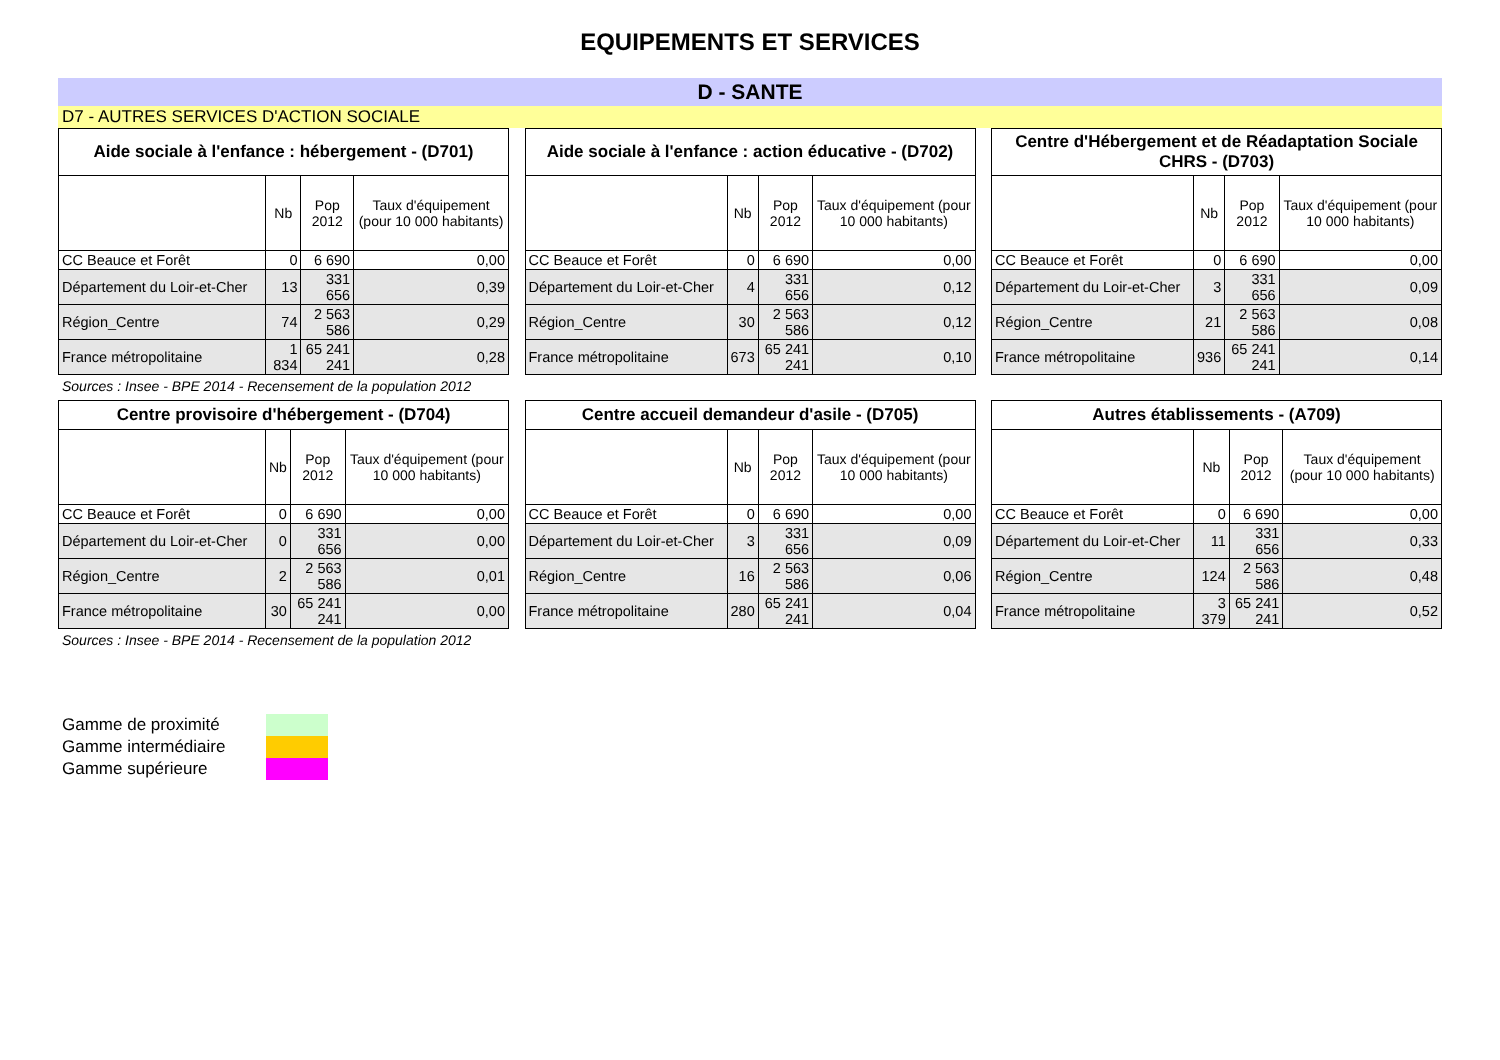EQUIPEMENTS ET SERVICES
D - SANTE
D7 - AUTRES SERVICES D'ACTION SOCIALE
| Aide sociale à l'enfance : hébergement - (D701) | | | |
| --- | --- | --- | --- |
| | Nb | Pop 2012 | Taux d'équipement (pour 10 000 habitants) |
| CC Beauce et Forêt | 0 | 6 690 | 0,00 |
| Département du Loir-et-Cher | 13 | 331 656 | 0,39 |
| Région_Centre | 74 | 2 563 586 | 0,29 |
| France métropolitaine | 1 834 | 65 241 241 | 0,28 |
| Aide sociale à l'enfance : action éducative - (D702) | | | |
| --- | --- | --- | --- |
| | Nb | Pop 2012 | Taux d'équipement (pour 10 000 habitants) |
| CC Beauce et Forêt | 0 | 6 690 | 0,00 |
| Département du Loir-et-Cher | 4 | 331 656 | 0,12 |
| Région_Centre | 30 | 2 563 586 | 0,12 |
| France métropolitaine | 673 | 65 241 241 | 0,10 |
| Centre d'Hébergement et de Réadaptation Sociale CHRS - (D703) | | | |
| --- | --- | --- | --- |
| | Nb | Pop 2012 | Taux d'équipement (pour 10 000 habitants) |
| CC Beauce et Forêt | 0 | 6 690 | 0,00 |
| Département du Loir-et-Cher | 3 | 331 656 | 0,09 |
| Région_Centre | 21 | 2 563 586 | 0,08 |
| France métropolitaine | 936 | 65 241 241 | 0,14 |
Sources : Insee - BPE 2014 - Recensement de la population 2012
| Centre provisoire d'hébergement - (D704) | | | |
| --- | --- | --- | --- |
| | Nb | Pop 2012 | Taux d'équipement (pour 10 000 habitants) |
| CC Beauce et Forêt | 0 | 6 690 | 0,00 |
| Département du Loir-et-Cher | 0 | 331 656 | 0,00 |
| Région_Centre | 2 | 2 563 586 | 0,01 |
| France métropolitaine | 30 | 65 241 241 | 0,00 |
| Centre accueil demandeur d'asile - (D705) | | | |
| --- | --- | --- | --- |
| | Nb | Pop 2012 | Taux d'équipement (pour 10 000 habitants) |
| CC Beauce et Forêt | 0 | 6 690 | 0,00 |
| Département du Loir-et-Cher | 3 | 331 656 | 0,09 |
| Région_Centre | 16 | 2 563 586 | 0,06 |
| France métropolitaine | 280 | 65 241 241 | 0,04 |
| Autres établissements - (A709) | | | |
| --- | --- | --- | --- |
| | Nb | Pop 2012 | Taux d'équipement (pour 10 000 habitants) |
| CC Beauce et Forêt | 0 | 6 690 | 0,00 |
| Département du Loir-et-Cher | 11 | 331 656 | 0,33 |
| Région_Centre | 124 | 2 563 586 | 0,48 |
| France métropolitaine | 3 379 | 65 241 241 | 0,52 |
Sources : Insee - BPE 2014 - Recensement de la population 2012
Gamme de proximité
Gamme intermédiaire
Gamme supérieure